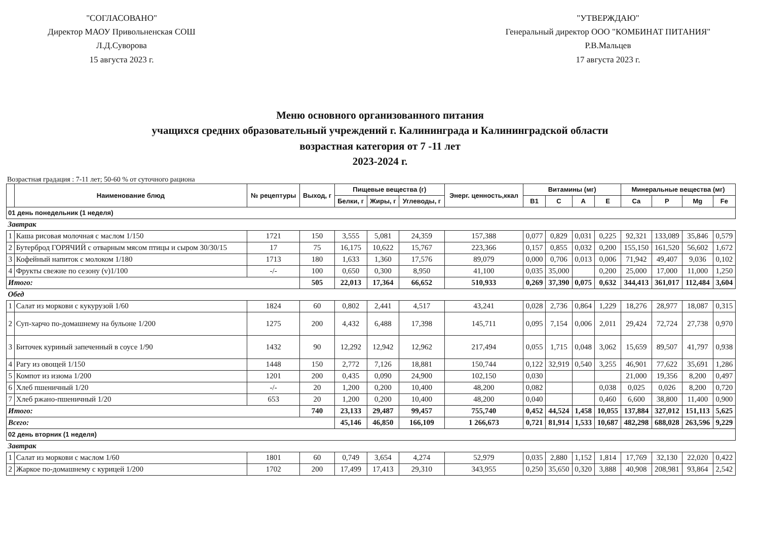"СОГЛАСОВАНО"
Директор МАОУ Привольненская СОШ
Л.Д.Суворова
15 августа 2023 г.
"УТВЕРЖДАЮ"
Генеральный директор ООО "КОМБИНАТ ПИТАНИЯ"
Р.В.Мальцев
17 августа 2023 г.
Меню основного организованного питания
учащихся средних образовательный учреждений г. Калининграда и Калининградской области
возрастная категория от 7 -11 лет
2023-2024 г.
Возрастная градация : 7-11 лет; 50-60 % от суточного рациона
| | Наименование блюд | № рецептуры | Выход, г | Пищевые вещества (г) | | | Энерг. ценность,ккал | Витамины (мг) | | | | Минеральные вещества (мг) | | | |
| --- | --- | --- | --- | --- | --- | --- | --- | --- | --- | --- | --- | --- | --- | --- | --- |
| | | | | Белки, г | Жиры, г | Углеводы, г | | B1 | C | A | E | Ca | P | Mg | Fe |
| 01 день понедельник (1 неделя) | | | | | | | | | | | | | | | |
| Завтрак | | | | | | | | | | | | | | | |
| 1 | Каша рисовая молочная с маслом 1/150 | 1721 | 150 | 3,555 | 5,081 | 24,359 | 157,388 | 0,077 | 0,829 | 0,031 | 0,225 | 92,321 | 133,089 | 35,846 | 0,579 |
| 2 | Бутерброд ГОРЯЧИЙ с отварным мясом птицы и сыром 30/30/15 | 17 | 75 | 16,175 | 10,622 | 15,767 | 223,366 | 0,157 | 0,855 | 0,032 | 0,200 | 155,150 | 161,520 | 56,602 | 1,672 |
| 3 | Кофейный напиток с молоком 1/180 | 1713 | 180 | 1,633 | 1,360 | 17,576 | 89,079 | 0,000 | 0,706 | 0,013 | 0,006 | 71,942 | 49,407 | 9,036 | 0,102 |
| 4 | Фрукты свежие по сезону (v)1/100 | -/- | 100 | 0,650 | 0,300 | 8,950 | 41,100 | 0,035 | 35,000 | | 0,200 | 25,000 | 17,000 | 11,000 | 1,250 |
| Итого: | | | 505 | 22,013 | 17,364 | 66,652 | 510,933 | 0,269 | 37,390 | 0,075 | 0,632 | 344,413 | 361,017 | 112,484 | 3,604 |
| Обед | | | | | | | | | | | | | | | |
| 1 | Салат из моркови с кукурузой 1/60 | 1824 | 60 | 0,802 | 2,441 | 4,517 | 43,241 | 0,028 | 2,736 | 0,864 | 1,229 | 18,276 | 28,977 | 18,087 | 0,315 |
| 2 | Суп-харчо по-домашнему на бульоне 1/200 | 1275 | 200 | 4,432 | 6,488 | 17,398 | 145,711 | 0,095 | 7,154 | 0,006 | 2,011 | 29,424 | 72,724 | 27,738 | 0,970 |
| 3 | Биточек куриный запеченный в соусе 1/90 | 1432 | 90 | 12,292 | 12,942 | 12,962 | 217,494 | 0,055 | 1,715 | 0,048 | 3,062 | 15,659 | 89,507 | 41,797 | 0,938 |
| 4 | Рагу из овощей 1/150 | 1448 | 150 | 2,772 | 7,126 | 18,881 | 150,744 | 0,122 | 32,919 | 0,540 | 3,255 | 46,901 | 77,622 | 35,691 | 1,286 |
| 5 | Компот из изюма 1/200 | 1201 | 200 | 0,435 | 0,090 | 24,900 | 102,150 | 0,030 | | | | 21,000 | 19,356 | 8,200 | 0,497 |
| 6 | Хлеб пшеничный 1/20 | -/- | 20 | 1,200 | 0,200 | 10,400 | 48,200 | 0,082 | | | 0,038 | 0,025 | 0,026 | 8,200 | 0,720 |
| 7 | Хлеб ржано-пшеничный 1/20 | 653 | 20 | 1,200 | 0,200 | 10,400 | 48,200 | 0,040 | | | 0,460 | 6,600 | 38,800 | 11,400 | 0,900 |
| Итого: | | | 740 | 23,133 | 29,487 | 99,457 | 755,740 | 0,452 | 44,524 | 1,458 | 10,055 | 137,884 | 327,012 | 151,113 | 5,625 |
| Всего: | | | | 45,146 | 46,850 | 166,109 | 1 266,673 | 0,721 | 81,914 | 1,533 | 10,687 | 482,298 | 688,028 | 263,596 | 9,229 |
| 02 день вторник (1 неделя) | | | | | | | | | | | | | | | |
| Завтрак | | | | | | | | | | | | | | | |
| 1 | Салат из моркови с маслом 1/60 | 1801 | 60 | 0,749 | 3,654 | 4,274 | 52,979 | 0,035 | 2,880 | 1,152 | 1,814 | 17,769 | 32,130 | 22,020 | 0,422 |
| 2 | Жаркое по-домашнему с курицей 1/200 | 1702 | 200 | 17,499 | 17,413 | 29,310 | 343,955 | 0,250 | 35,650 | 0,320 | 3,888 | 40,908 | 208,981 | 93,864 | 2,542 |